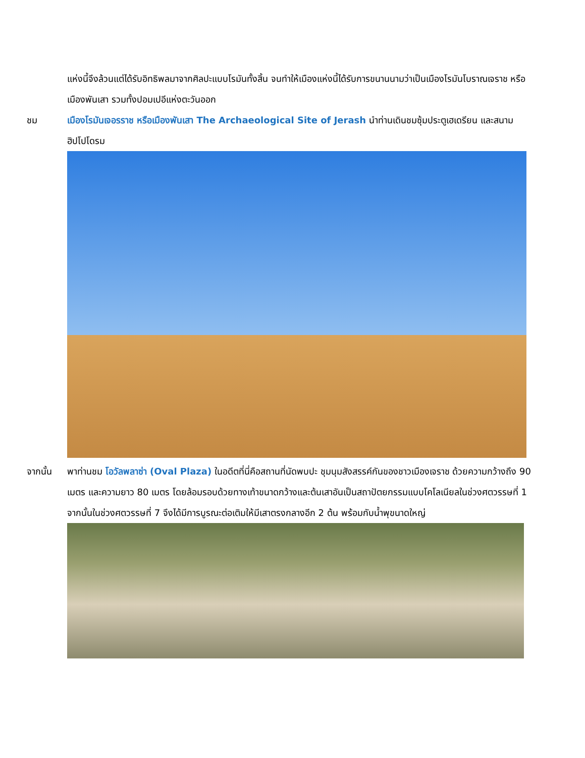แห่งนี้จึงล้วนแต่ได้รับอิทธิพลมาจากศิลปะแบบโรมันทั้งสิ้น จนทำให้เมืองแห่งนี้ได้รับการขนานนามว่าเป็นเมืองโรมันโบราณเจราช หรือเมืองพันเสา รวมทั้งปอมเปอีแห่งตะวันออก
ชม เมืองโรมันเจอรราช หรือเมืองพันเสา The Archaeological Site of Jerash นำท่านเดินชมซุ้มประตูเฮเดรียน และสนามฮิปโปโดรม
จากนั้น พาท่านชม โอวัลพลาซ่า (Oval Plaza) ในอดีตที่นี่คือสถานที่นัดพบปะ ชุมนุมสังสรรค์กันของชาวเมืองเจราช ด้วยความกว้างถึง 90 เมตร และความยาว 80 เมตร โดยล้อมรอบด้วยทางเท้าขนาดกว้างและต้นเสาอันเป็นสถาปัตยกรรมแบบโคโลเนียลในช่วงศตวรรษที่ 1 จากนั้นในช่วงศตวรรษที่ 7 จึงได้มีการบูรณะต่อเติมให้มีเสาตรงกลางอีก 2 ต้น พร้อมกับน้ำพุขนาดใหญ่